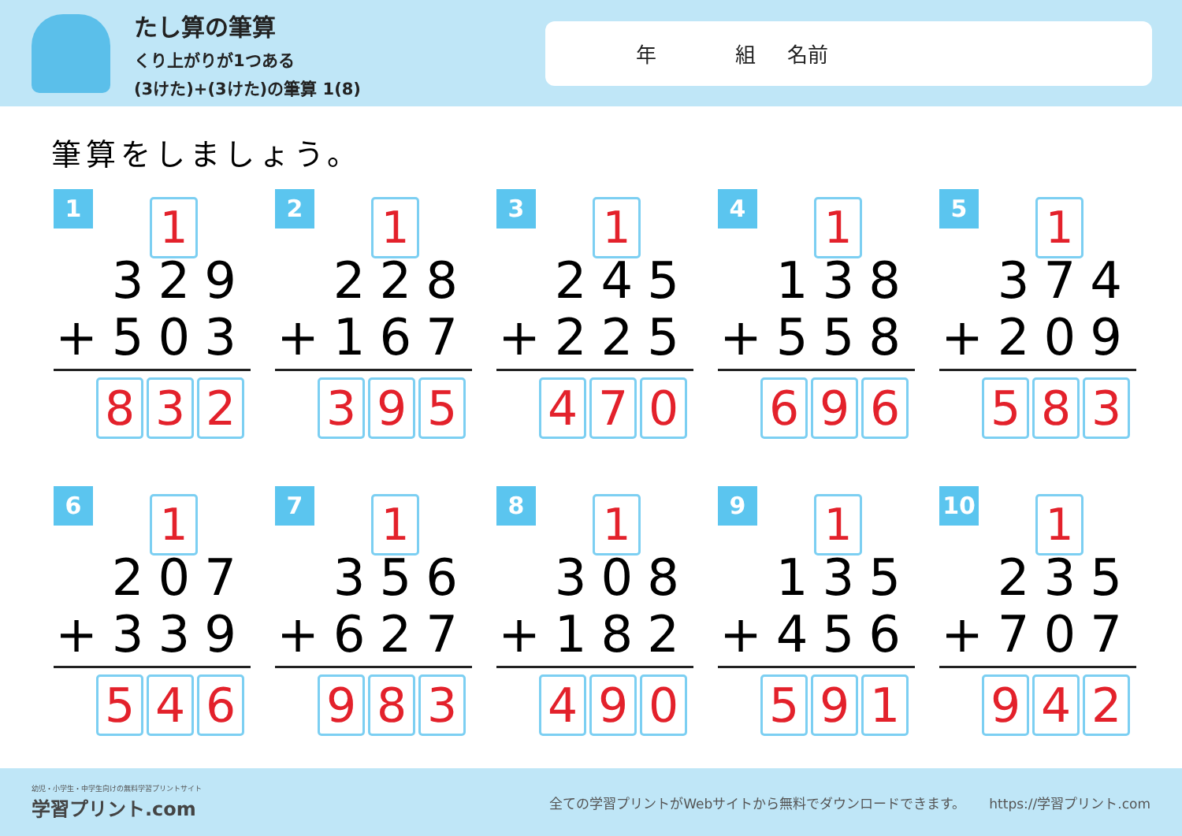たし算の筆算
くり上がりが1つある
(3けた)+(3けた)の筆算 1(8)
年 組 名前
筆算をしましょう。
1
1
329
+503
8 3 2
2
1
228
+167
3 9 5
3
1
245
+225
4 7 0
4
1
138
+558
6 9 6
5
1
374
+209
5 8 3
6
1
207
+339
5 4 6
7
1
356
+627
9 8 3
8
1
308
+182
4 9 0
9
1
135
+456
5 9 1
10
1
235
+707
9 4 2
幼児・小学生・中学生向けの無料学習プリントサイト
学習プリント.com
全ての学習プリントがWebサイトから無料でダウンロードできます。
https://学習プリント.com